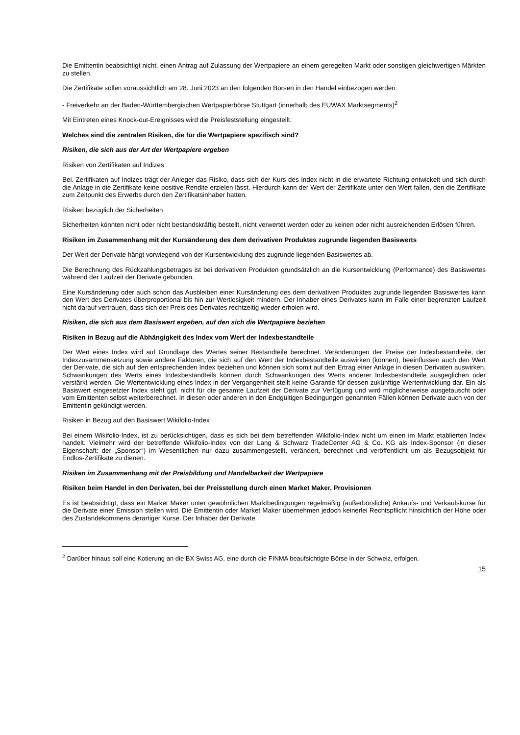Die Emittentin beabsichtigt nicht, einen Antrag auf Zulassung der Wertpapiere an einem geregelten Markt oder sonstigen gleichwertigen Märkten zu stellen.
Die Zertifikate sollen voraussichtlich am 28. Juni 2023 an den folgenden Börsen in den Handel einbezogen werden:
- Freiverkehr an der Baden-Württembergischen Wertpapierbörse Stuttgart (innerhalb des EUWAX Marktsegments)<sup>2</sup>
Mit Eintreten eines Knock-out-Ereignisses wird die Preisfeststellung eingestellt.
Welches sind die zentralen Risiken, die für die Wertpapiere spezifisch sind?
Risiken, die sich aus der Art der Wertpapiere ergeben
Risiken von Zertifikaten auf Indizes
Bei. Zertifikaten auf Indizes trägt der Anleger das Risiko, dass sich der Kurs des Index nicht in die erwartete Richtung entwickelt und sich durch die Anlage in die Zertifikate keine positive Rendite erzielen lässt. Hierdurch kann der Wert der Zertifikate unter den Wert fallen, den die Zertifikate zum Zeitpunkt des Erwerbs durch den Zertifikatsinhaber hatten.
Risiken bezüglich der Sicherheiten
Sicherheiten könnten nicht oder nicht bestandskräftig bestellt, nicht verwertet werden oder zu keinen oder nicht ausreichenden Erlösen führen.
Risiken im Zusammenhang mit der Kursänderung des dem derivativen Produktes zugrunde liegenden Basiswerts
Der Wert der Derivate hängt vorwiegend von der Kursentwicklung des zugrunde liegenden Basiswertes ab.
Die Berechnung des Rückzahlungsbetrages ist bei derivativen Produkten grundsätzlich an die Kursentwicklung (Performance) des Basiswertes während der Laufzeit der Derivate gebunden.
Eine Kursänderung oder auch schon das Ausbleiben einer Kursänderung des dem derivativen Produktes zugrunde liegenden Basiswertes kann den Wert des Derivates überproportional bis hin zur Wertlosigkeit mindern. Der Inhaber eines Derivates kann im Falle einer begrenzten Laufzeit nicht darauf vertrauen, dass sich der Preis des Derivates rechtzeitig wieder erholen wird.
Risiken, die sich aus dem Basiswert ergeben, auf den sich die Wertpapiere beziehen
Risiken in Bezug auf die Abhängigkeit des Index vom Wert der Indexbestandteile
Der Wert eines Index wird auf Grundlage des Wertes seiner Bestandteile berechnet. Veränderungen der Preise der Indexbestandteile, der Indexzusammensetzung sowie andere Faktoren, die sich auf den Wert der Indexbestandteile auswirken (können), beeinflussen auch den Wert der Derivate, die sich auf den entsprechenden Index beziehen und können sich somit auf den Ertrag einer Anlage in diesen Derivaten auswirken. Schwankungen des Werts eines Indexbestandteils können durch Schwankungen des Werts anderer Indexbestandteile ausgeglichen oder verstärkt werden. Die Wertentwicklung eines Index in der Vergangenheit stellt keine Garantie für dessen zukünftige Wertentwicklung dar. Ein als Basiswert eingesetzter Index steht ggf. nicht für die gesamte Laufzeit der Derivate zur Verfügung und wird möglicherweise ausgetauscht oder vom Emittenten selbst weiterberechnet. In diesen oder anderen in den Endgültigen Bedingungen genannten Fällen können Derivate auch von der Emittentin gekündigt werden.
Risiken in Bezug auf den Basiswert Wikifolio-Index
Bei einem Wikifolio-Index, ist zu berücksichtigen, dass es sich bei dem betreffenden Wikifolio-Index nicht um einen im Markt etablierten Index handelt. Vielmehr wird der betreffende Wikifolio-Index von der Lang & Schwarz TradeCenter AG & Co. KG als Index-Sponsor (in dieser Eigenschaft: der „Sponsor“) im Wesentlichen nur dazu zusammengestellt, verändert, berechnet und veröffentlicht um als Bezugsobjekt für Endlos-Zertifikate zu dienen.
Risiken im Zusammenhang mit der Preisbildung und Handelbarkeit der Wertpapiere
Risiken beim Handel in den Derivaten, bei der Preisstellung durch einen Market Maker, Provisionen
Es ist beabsichtigt, dass ein Market Maker unter gewöhnlichen Marktbedingungen regelmäßig (außerbörsliche) Ankaufs- und Verkaufskurse für die Derivate einer Emission stellen wird. Die Emittentin oder Market Maker übernehmen jedoch keinerlei Rechtspflicht hinsichtlich der Höhe oder des Zustandekommens derartiger Kurse. Der Inhaber der Derivate
<sup>2</sup> Darüber hinaus soll eine Kotierung an die BX Swiss AG, eine durch die FINMA beaufsichtigte Börse in der Schweiz, erfolgen.
15